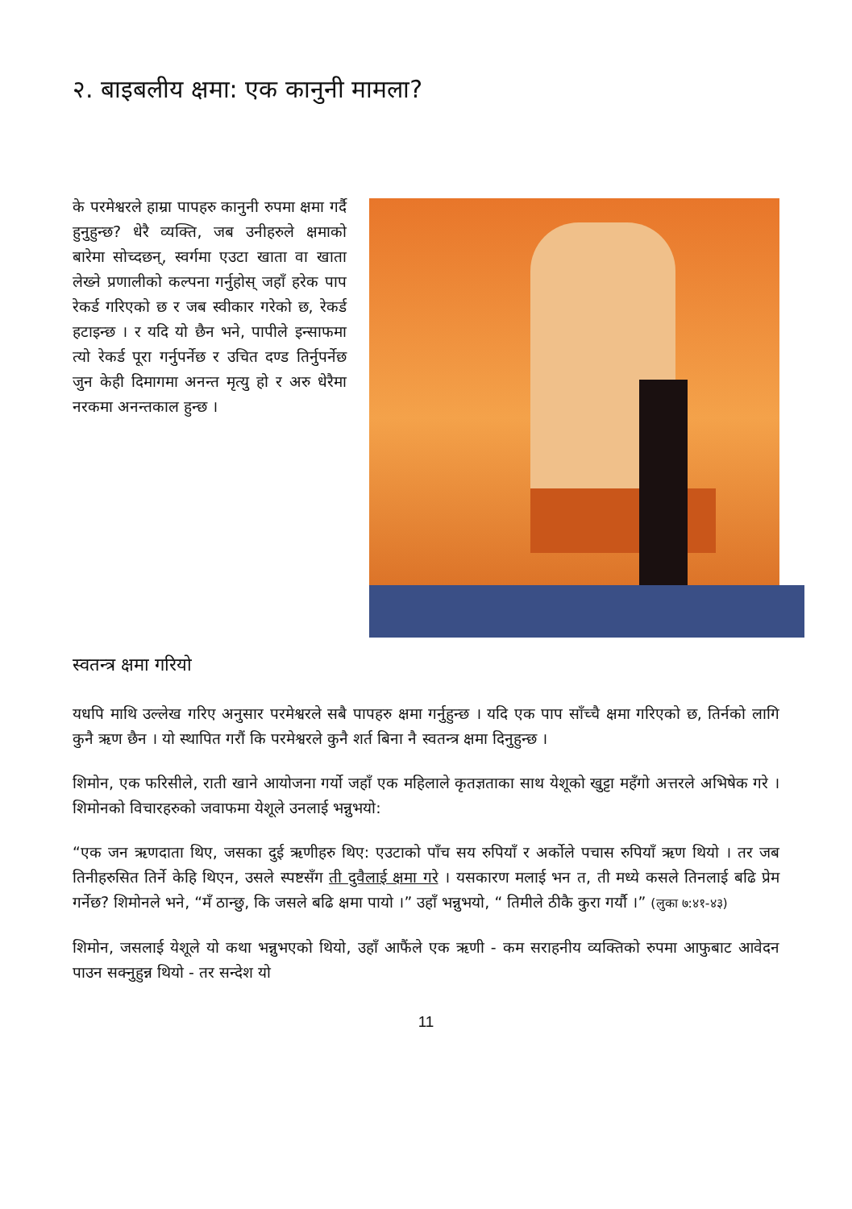२. बाइबलीय क्षमा: एक कानुनी मामला?
के परमेश्वरले हाम्रा पापहरु कानुनी रुपमा क्षमा गर्दै हुनुहुन्छ? धेरै व्यक्ति, जब उनीहरुले क्षमाको बारेमा सोच्दछन्, स्वर्गमा एउटा खाता वा खाता लेख्ने प्रणालीको कल्पना गर्नुहोस् जहाँ हरेक पाप रेकर्ड गरिएको छ र जब स्वीकार गरेको छ, रेकर्ड हटाइन्छ । र यदि यो छैन भने, पापीले इन्साफमा त्यो रेकर्ड पूरा गर्नुपर्नेछ र उचित दण्ड तिर्नुपर्नेछ जुन केही दिमागमा अनन्त मृत्यु हो र अरु धेरैमा नरकमा अनन्तकाल हुन्छ ।
स्वतन्त्र क्षमा गरियो
यधपि माथि उल्लेख गरिए अनुसार परमेश्वरले सबै पापहरु क्षमा गर्नुहुन्छ । यदि एक पाप साँच्चै क्षमा गरिएको छ, तिर्नको लागि कुनै ऋण छैन । यो स्थापित गरौं कि परमेश्वरले कुनै शर्त बिना नै स्वतन्त्र क्षमा दिनुहुन्छ ।
शिमोन, एक फरिसीले, राती खाने आयोजना गर्यो जहाँ एक महिलाले कृतज्ञताका साथ येशूको खुट्टा महँगो अत्तरले अभिषेक गरे । शिमोनको विचारहरुको जवाफमा येशूले उनलाई भन्नुभयो:
“एक जन ऋणदाता थिए, जसका दुई ऋणीहरु थिए: एउटाको पाँच सय रुपियाँ र अर्कोले पचास रुपियाँ ऋण थियो । तर जब तिनीहरुसित तिर्ने केहि थिएन, उसले स्पष्टसँग ती दुवैलाई क्षमा गरे । यसकारण मलाई भन त, ती मध्ये कसले तिनलाई बढि प्रेम गर्नेछ? शिमोनले भने, “मँ ठान्छु, कि जसले बढि क्षमा पायो ।” उहाँ भन्नुभयो, “ तिमीले ठीकै कुरा गर्यौ ।” (लुका ७:४१-४३)
शिमोन, जसलाई येशूले यो कथा भन्नुभएको थियो, उहाँ आफैंले एक ऋणी - कम सराहनीय व्यक्तिको रुपमा आफुबाट आवेदन पाउन सक्नुहुन्न थियो - तर सन्देश यो
11